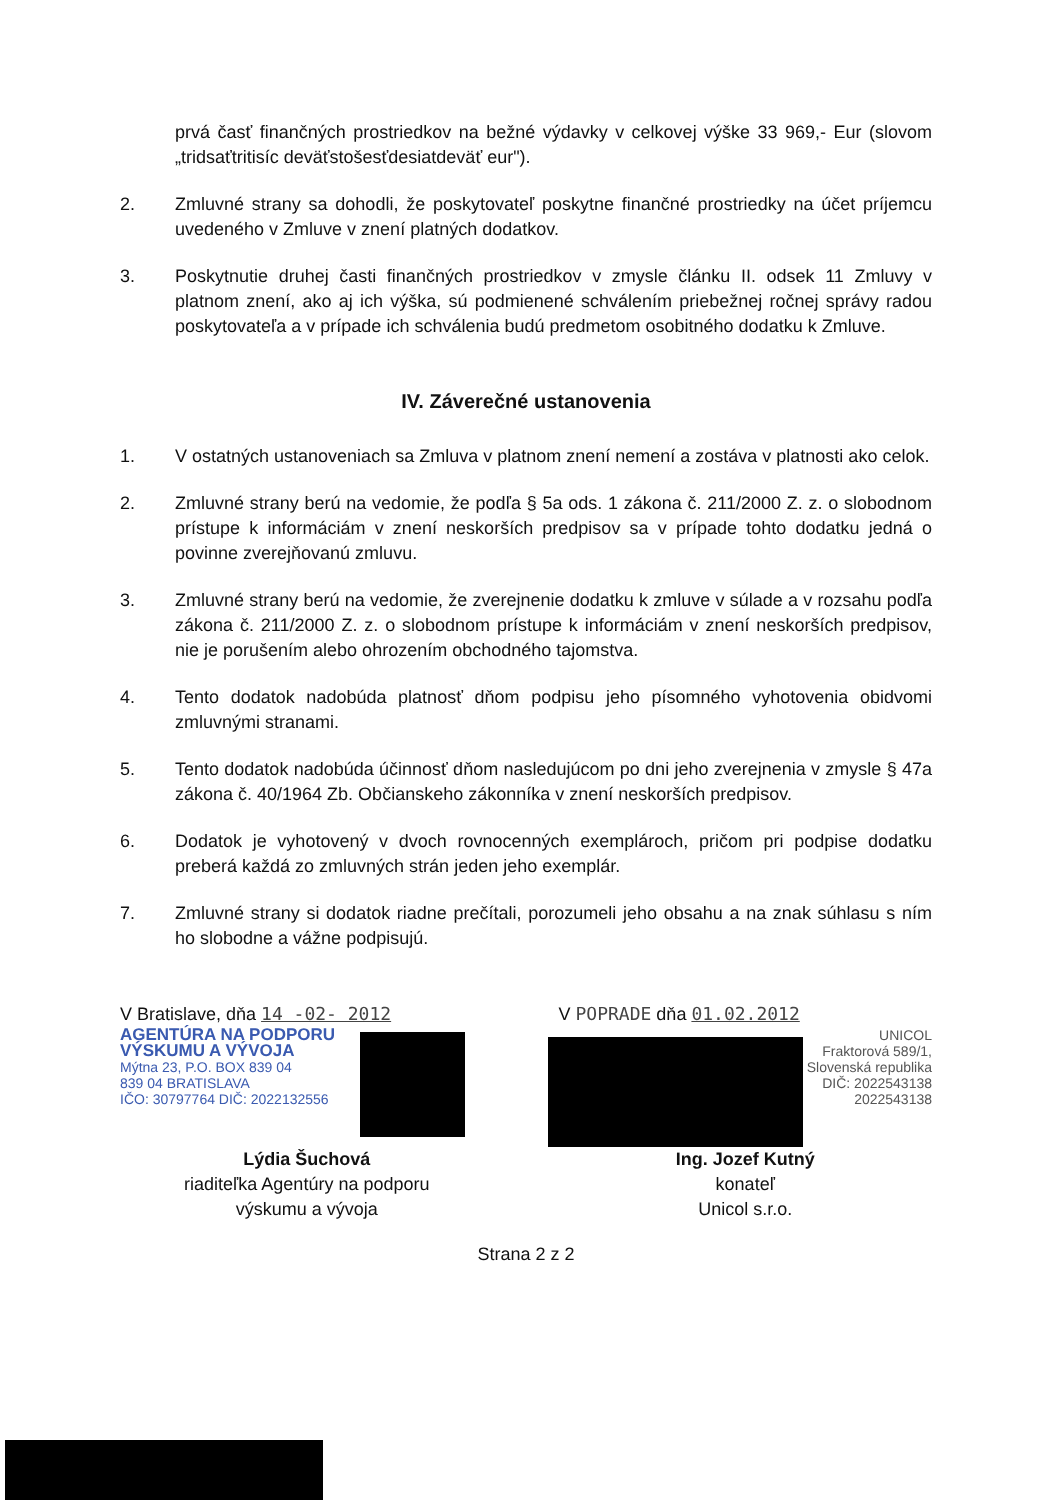prvá časť finančných prostriedkov na bežné výdavky v celkovej výške 33 969,- Eur (slovom „tridsaťtritisíc deväťstošesťdesiatdeväť eur").
2. Zmluvné strany sa dohodli, že poskytovateľ poskytne finančné prostriedky na účet príjemcu uvedeného v Zmluve v znení platných dodatkov.
3. Poskytnutie druhej časti finančných prostriedkov v zmysle článku II. odsek 11 Zmluvy v platnom znení, ako aj ich výška, sú podmienené schválením priebežnej ročnej správy radou poskytovateľa a v prípade ich schválenia budú predmetom osobitného dodatku k Zmluve.
IV. Záverečné ustanovenia
1. V ostatných ustanoveniach sa Zmluva v platnom znení nemení a zostáva v platnosti ako celok.
2. Zmluvné strany berú na vedomie, že podľa § 5a ods. 1 zákona č. 211/2000 Z. z. o slobodnom prístupe k informáciám v znení neskorších predpisov sa v prípade tohto dodatku jedná o povinne zverejňovanú zmluvu.
3. Zmluvné strany berú na vedomie, že zverejnenie dodatku k zmluve v súlade a v rozsahu podľa zákona č. 211/2000 Z. z. o slobodnom prístupe k informáciám v znení neskorších predpisov, nie je porušením alebo ohrozením obchodného tajomstva.
4. Tento dodatok nadobúda platnosť dňom podpisu jeho písomného vyhotovenia obidvomi zmluvnými stranami.
5. Tento dodatok nadobúda účinnosť dňom nasledujúcom po dni jeho zverejnenia v zmysle § 47a zákona č. 40/1964 Zb. Občianskeho zákonníka v znení neskorších predpisov.
6. Dodatok je vyhotovený v dvoch rovnocenných exemplároch, pričom pri podpise dodatku preberá každá zo zmluvných strán jeden jeho exemplár.
7. Zmluvné strany si dodatok riadne prečítali, porozumeli jeho obsahu a na znak súhlasu s ním ho slobodne a vážne podpisujú.
V Bratislave, dňa 14 -02- 2012
AGENTÚRA NA PODPORU
VÝSKUMU A VÝVOJA
Mýtna 23, P.O. BOX 839 04
839 04 BRATISLAVA
IČO: 30797764 DIČ: 2022132556
Lýdia Šuchová
riaditeľka Agentúry na podporu
výskumu a vývoja
V POPRADE dňa 01.02.2012
UNICOL
Fraktorová 589/1,
Slovenská republika
DIČ: 2022543138
2022543138
Ing. Jozef Kutný
konateľ
Unicol s.r.o.
Strana 2 z 2